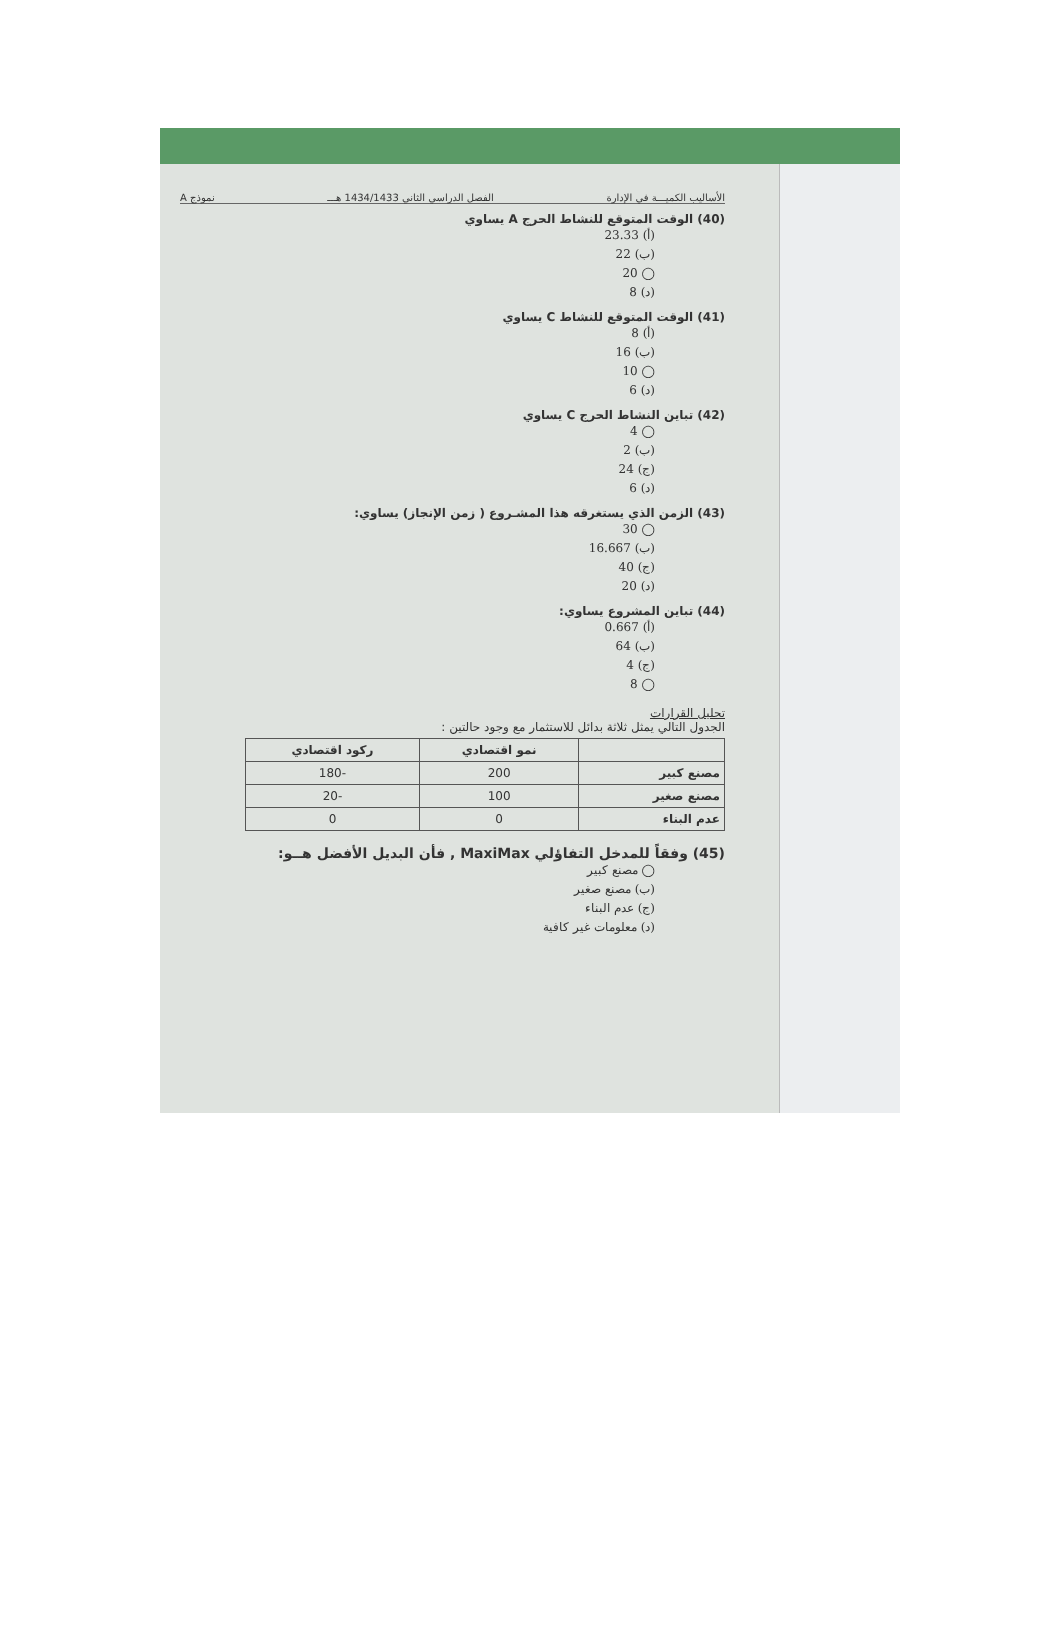الأساليب الكميـــة في الإدارة الفصل الدراسي الثاني 1434/1433 هـــ نموذج A
(40) الوقت المتوقع للنشاط الحرج A يساوي
(أ) 23.33
(ب) 22
◯ 20
(د) 8
(41) الوقت المتوقع للنشاط C يساوي
(أ) 8
(ب) 16
◯ 10
(د) 6
(42) تباين النشاط الحرج C يساوي
◯ 4
(ب) 2
(ج) 24
(د) 6
(43) الزمن الذي يستغرقه هذا المشـروع ( زمن الإنجاز) يساوي:
◯ 30
(ب) 16.667
(ج) 40
(د) 20
(44) تباين المشروع يساوي:
(أ) 0.667
(ب) 64
(ج) 4
◯ 8
تحليل القرارات
الجدول التالي يمثل ثلاثة بدائل للاستثمار مع وجود حالتين :
| | نمو اقتصادي | ركود اقتصادي |
| --- | --- | --- |
| مصنع كبير | 200 | -180 |
| مصنع صغير | 100 | -20 |
| عدم البناء | 0 | 0 |
(45) وفقاً للمدخل التفاؤلي MaxiMax , فأن البديل الأفضل هــو:
◯ مصنع كبير
(ب) مصنع صغير
(ج) عدم البناء
(د) معلومات غير كافية